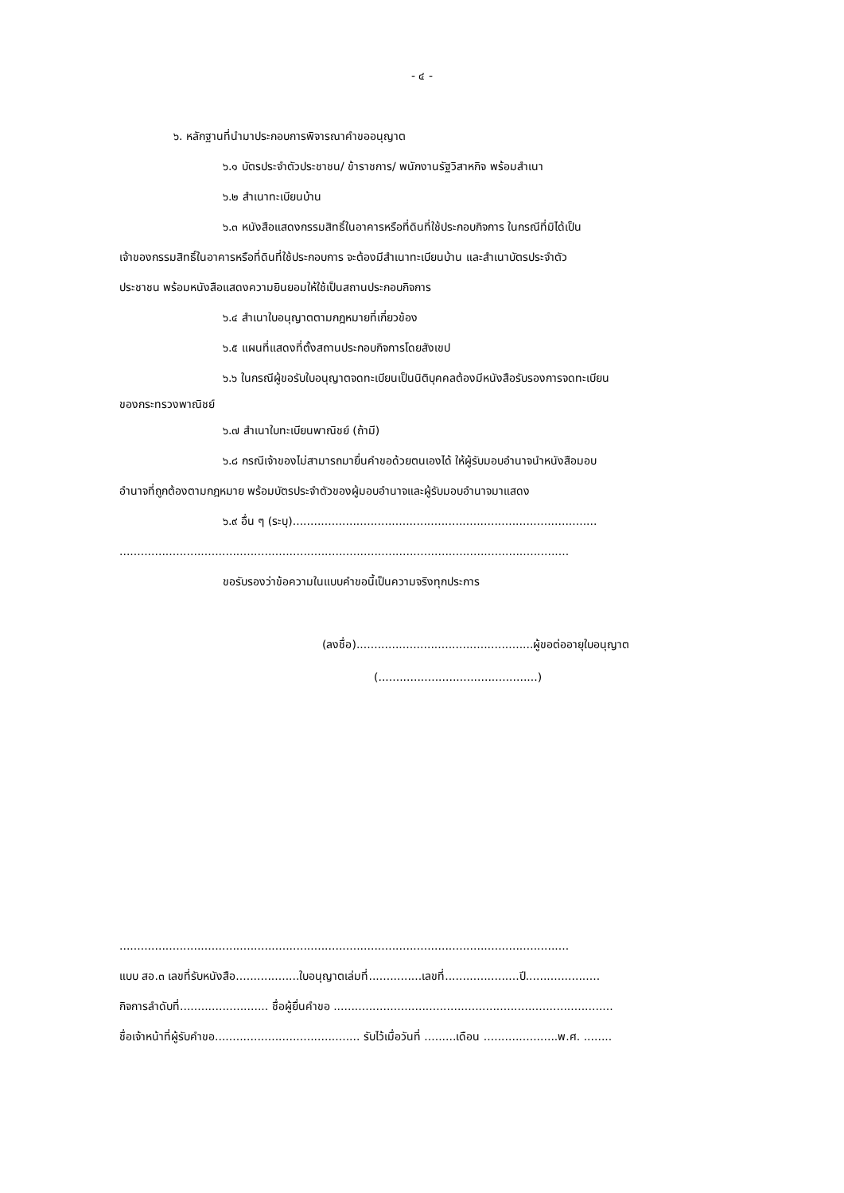- ๔ -
๖. หลักฐานที่นำมาประกอบการพิจารณาคำขออนุญาต
๖.๑ บัตรประจำตัวประชาชน/ ข้าราชการ/ พนักงานรัฐวิสาหกิจ พร้อมสำเนา
๖.๒ สำเนาทะเบียนบ้าน
๖.๓ หนังสือแสดงกรรมสิทธิ์ในอาคารหรือที่ดินที่ใช้ประกอบกิจการ ในกรณีที่มิได้เป็น
เจ้าของกรรมสิทธิ์ในอาคารหรือที่ดินที่ใช้ประกอบการ จะต้องมีสำเนาทะเบียนบ้าน และสำเนาบัตรประจำตัว
ประชาชน พร้อมหนังสือแสดงความยินยอมให้ใช้เป็นสถานประกอบกิจการ
๖.๔ สำเนาใบอนุญาตตามกฎหมายที่เกี่ยวข้อง
๖.๕ แผนที่แสดงที่ตั้งสถานประกอบกิจการโดยสังเขป
๖.๖ ในกรณีผู้ขอรับใบอนุญาตจดทะเบียนเป็นนิติบุคคลต้องมีหนังสือรับรองการจดทะเบียน
ของกระทรวงพาณิชย์
๖.๗ สำเนาใบทะเบียนพาณิชย์ (ถ้ามี)
๖.๘ กรณีเจ้าของไม่สามารถมายื่นคำขอด้วยตนเองได้ ให้ผู้รับมอบอำนาจนำหนังสือมอบ
อำนาจที่ถูกต้องตามกฎหมาย พร้อมบัตรประจำตัวของผู้มอบอำนาจและผู้รับมอบอำนาจมาแสดง
๖.๙ อื่น ๆ (ระบุ)......................................................................................
...............................................................................................................................
ขอรับรองว่าข้อความในแบบคำขอนี้เป็นความจริงทุกประการ
(ลงชื่อ)..................................................ผู้ขอต่ออายุใบอนุญาต
(.............................................)
...............................................................................................................................
แบบ สอ.๓ เลขที่รับหนังสือ..................ใบอนุญาตเล่มที่...............เลขที่.....................ปี.....................
กิจการลำดับที่......................... ชื่อผู้ยื่นคำขอ ...............................................................................
ชื่อเจ้าหน้าที่ผู้รับคำขอ......................................... รับไว้เมื่อวันที่ .........เดือน .....................พ.ศ. ........